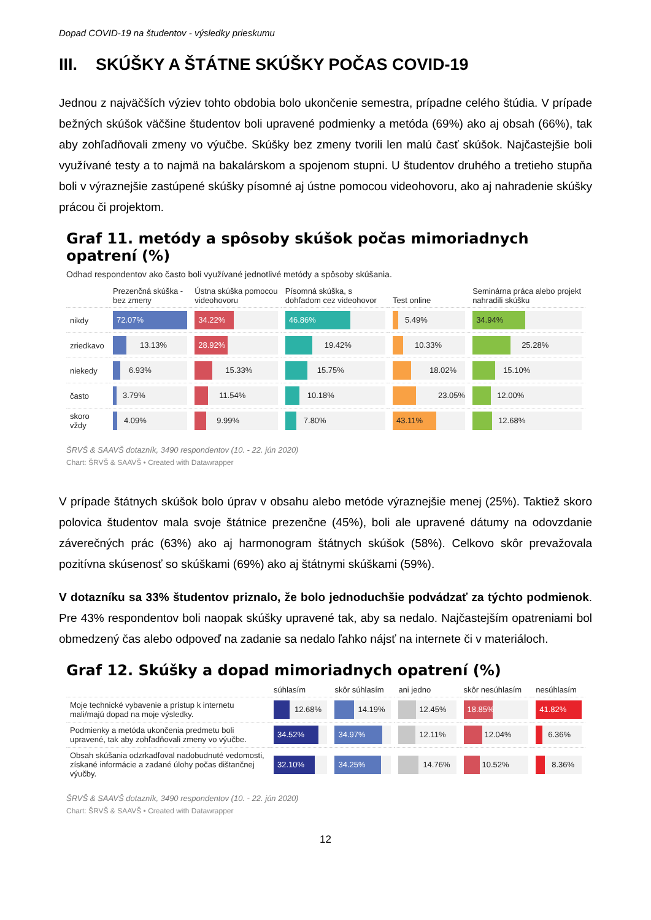Dopad COVID-19 na študentov - výsledky prieskumu
III. SKÚŠKY A ŠTÁTNE SKÚŠKY POČAS COVID-19
Jednou z najväčších výziev tohto obdobia bolo ukončenie semestra, prípadne celého štúdia. V prípade bežných skúšok väčšine študentov boli upravené podmienky a metóda (69%) ako aj obsah (66%), tak aby zohľadňovali zmeny vo výučbe. Skúšky bez zmeny tvorili len malú časť skúšok. Najčastejšie boli využívané testy a to najmä na bakalárskom a spojenom stupni. U študentov druhého a tretieho stupňa boli v výraznejšie zastúpené skúšky písomné aj ústne pomocou videohovoru, ako aj nahradenie skúšky prácou či projektom.
Graf 11. metódy a spôsoby skúšok počas mimoriadnych opatrení (%)
Odhad respondentov ako často boli využívané jednotlivé metódy a spôsoby skúšania.
| | Prezenčná skúška - bez zmeny | Ústna skúška pomocou videohovoru | Písomná skúška, s dohľadom cez videohovor | Test online | Seminárna práca alebo projekt nahradili skúšku |
| --- | --- | --- | --- | --- | --- |
| nikdy | 72.07% | 34.22% | 46.86% | 5.49% | 34.94% |
| zriedkavo | 13.13% | 28.92% | 19.42% | 10.33% | 25.28% |
| niekedy | 6.93% | 15.33% | 15.75% | 18.02% | 15.10% |
| často | 3.79% | 11.54% | 10.18% | 23.05% | 12.00% |
| skoro vždy | 4.09% | 9.99% | 7.80% | 43.11% | 12.68% |
ŠRVŠ & SAAVŠ dotazník, 3490 respondentov (10. - 22. jún 2020)
Chart: ŠRVŠ & SAAVŠ • Created with Datawrapper
V prípade štátnych skúšok bolo úprav v obsahu alebo metóde výraznejšie menej (25%). Taktiež skoro polovica študentov mala svoje štátnice prezenčne (45%), boli ale upravené dátumy na odovzdanie záverečných prác (63%) ako aj harmonogram štátnych skúšok (58%). Celkovo skôr prevažovala pozitívna skúsenosť so skúškami (69%) ako aj štátnymi skúškami (59%).
V dotazníku sa 33% študentov priznalo, že bolo jednoduchšie podvádzať za týchto podmienok. Pre 43% respondentov boli naopak skúšky upravené tak, aby sa nedalo. Najčastejším opatreniami bol obmedzený čas alebo odpoveď na zadanie sa nedalo ľahko nájsť na internete či v materiáloch.
Graf 12. Skúšky a dopad mimoriadnych opatrení (%)
| | súhlasím | skôr súhlasím | ani jedno | skôr nesúhlasím | nesúhlasím |
| --- | --- | --- | --- | --- | --- |
| Moje technické vybavenie a prístup k internetu mali/majú dopad na moje výsledky. | 12.68% | 14.19% | 12.45% | 18.85% | 41.82% |
| Podmienky a metóda ukončenia predmetu boli upravené, tak aby zohľadňovali zmeny vo výučbe. | 34.52% | 34.97% | 12.11% | 12.04% | 6.36% |
| Obsah skúšania odzrkadľoval nadobudnuté vedomosti, získané informácie a zadané úlohy počas dištančnej výučby. | 32.10% | 34.25% | 14.76% | 10.52% | 8.36% |
ŠRVŠ & SAAVŠ dotazník, 3490 respondentov (10. - 22. jún 2020)
Chart: ŠRVŠ & SAAVŠ • Created with Datawrapper
12